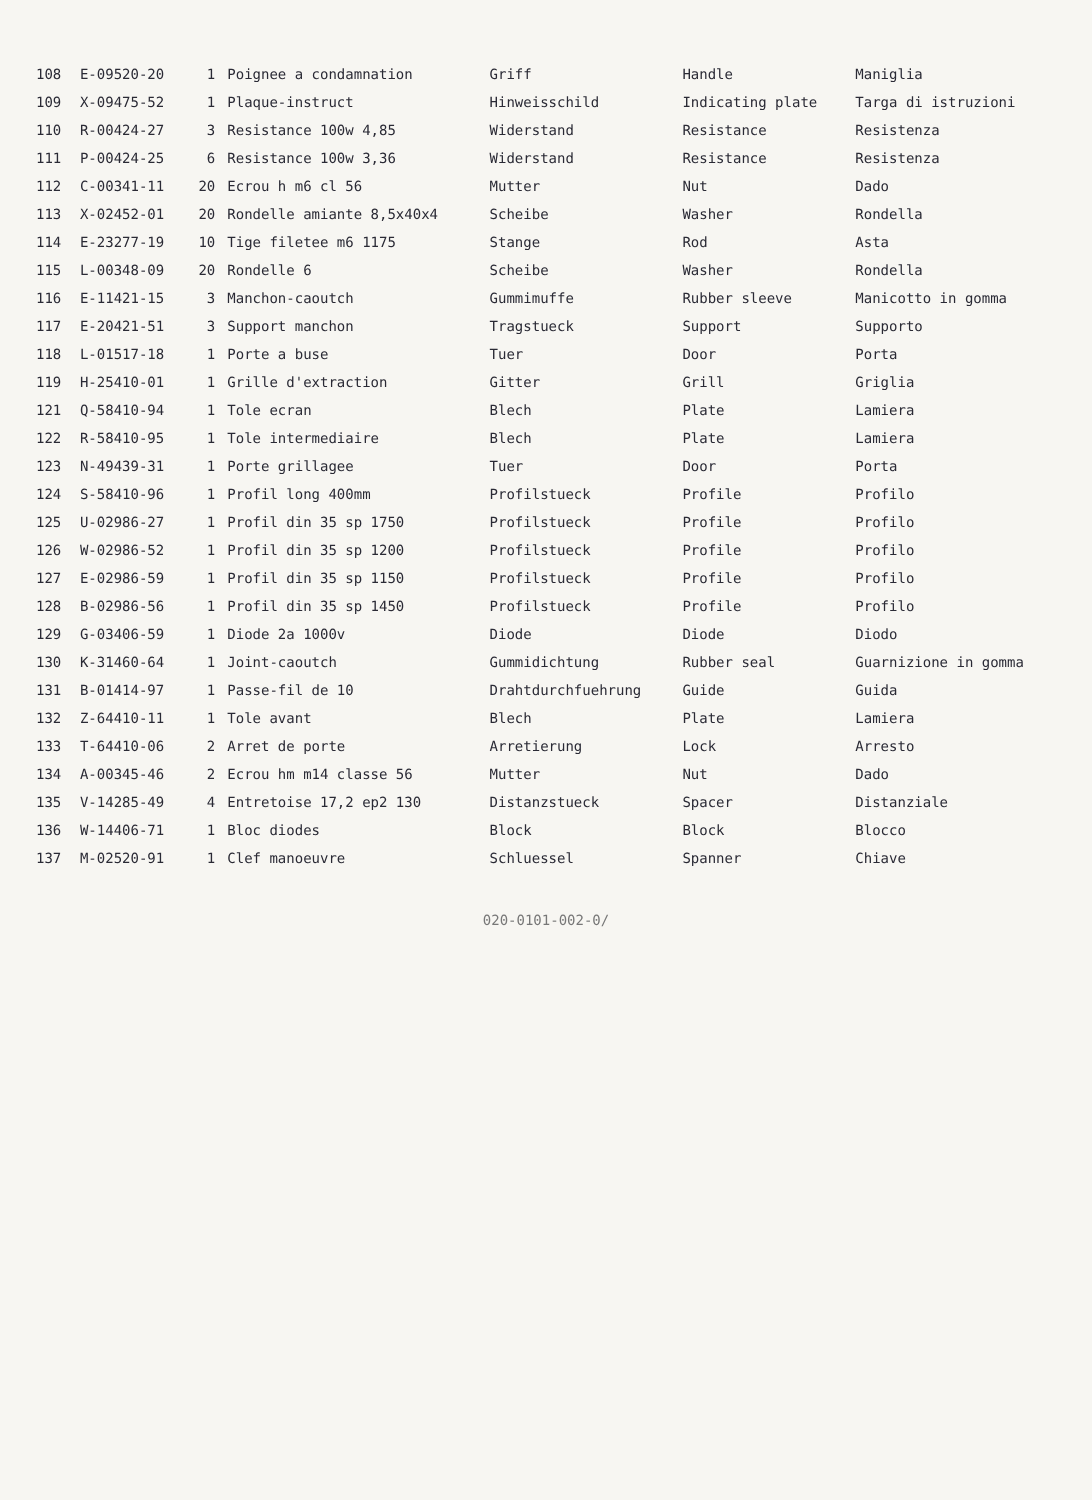| 108 | E-09520-20 | 1 | Poignee a condamnation | Griff | Handle | Maniglia |
| 109 | X-09475-52 | 1 | Plaque-instruct | Hinweisschild | Indicating plate | Targa di istruzioni |
| 110 | R-00424-27 | 3 | Resistance 100w 4,85 | Widerstand | Resistance | Resistenza |
| 111 | P-00424-25 | 6 | Resistance 100w 3,36 | Widerstand | Resistance | Resistenza |
| 112 | C-00341-11 | 20 | Ecrou h m6 cl 56 | Mutter | Nut | Dado |
| 113 | X-02452-01 | 20 | Rondelle amiante 8,5x40x4 | Scheibe | Washer | Rondella |
| 114 | E-23277-19 | 10 | Tige filetee m6 1175 | Stange | Rod | Asta |
| 115 | L-00348-09 | 20 | Rondelle 6 | Scheibe | Washer | Rondella |
| 116 | E-11421-15 | 3 | Manchon-caoutch | Gummimuffe | Rubber sleeve | Manicotto in gomma |
| 117 | E-20421-51 | 3 | Support manchon | Tragstueck | Support | Supporto |
| 118 | L-01517-18 | 1 | Porte a buse | Tuer | Door | Porta |
| 119 | H-25410-01 | 1 | Grille d'extraction | Gitter | Grill | Griglia |
| 121 | Q-58410-94 | 1 | Tole ecran | Blech | Plate | Lamiera |
| 122 | R-58410-95 | 1 | Tole intermediaire | Blech | Plate | Lamiera |
| 123 | N-49439-31 | 1 | Porte grillagee | Tuer | Door | Porta |
| 124 | S-58410-96 | 1 | Profil long 400mm | Profilstueck | Profile | Profilo |
| 125 | U-02986-27 | 1 | Profil din 35 sp 1750 | Profilstueck | Profile | Profilo |
| 126 | W-02986-52 | 1 | Profil din 35 sp 1200 | Profilstueck | Profile | Profilo |
| 127 | E-02986-59 | 1 | Profil din 35 sp 1150 | Profilstueck | Profile | Profilo |
| 128 | B-02986-56 | 1 | Profil din 35 sp 1450 | Profilstueck | Profile | Profilo |
| 129 | G-03406-59 | 1 | Diode 2a 1000v | Diode | Diode | Diodo |
| 130 | K-31460-64 | 1 | Joint-caoutch | Gummidichtung | Rubber seal | Guarnizione in gomma |
| 131 | B-01414-97 | 1 | Passe-fil de 10 | Drahtdurchfuehrung | Guide | Guida |
| 132 | Z-64410-11 | 1 | Tole avant | Blech | Plate | Lamiera |
| 133 | T-64410-06 | 2 | Arret de porte | Arretierung | Lock | Arresto |
| 134 | A-00345-46 | 2 | Ecrou hm m14 classe 56 | Mutter | Nut | Dado |
| 135 | V-14285-49 | 4 | Entretoise 17,2 ep2 130 | Distanzstueck | Spacer | Distanziale |
| 136 | W-14406-71 | 1 | Bloc diodes | Block | Block | Blocco |
| 137 | M-02520-91 | 1 | Clef manoeuvre | Schluessel | Spanner | Chiave |
020-0101-002-0/